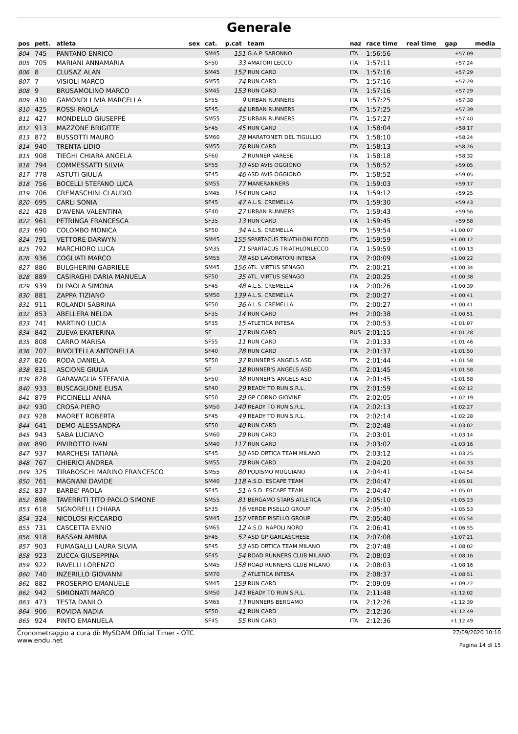Generale
| pos | pett. | atleta | sex | cat. | p.cat | team | naz | race time | real time | gap | media |
| --- | --- | --- | --- | --- | --- | --- | --- | --- | --- | --- | --- |
| 804 | 745 | PANTANO ENRICO | | SM45 | 151 | G.A.P. SARONNO | ITA | 1:56:56 | | +57:09 | |
| 805 | 705 | MARIANI ANNAMARIA | | SF50 | 33 | AMATORI LECCO | ITA | 1:57:11 | | +57:24 | |
| 806 | 8 | CLUSAZ ALAN | | SM45 | 152 | RUN CARD | ITA | 1:57:16 | | +57:29 | |
| 807 | 7 | VISIOLI MARCO | | SM55 | 74 | RUN CARD | ITA | 1:57:16 | | +57:29 | |
| 808 | 9 | BRUSAMOLINO MARCO | | SM45 | 153 | RUN CARD | ITA | 1:57:16 | | +57:29 | |
| 809 | 430 | GAMONDI LIVIA MARCELLA | | SF55 | 9 | URBAN RUNNERS | ITA | 1:57:25 | | +57:38 | |
| 810 | 425 | ROSSI PAOLA | | SF45 | 44 | URBAN RUNNERS | ITA | 1:57:25 | | +57:39 | |
| 811 | 427 | MONDELLO GIUSEPPE | | SM55 | 75 | URBAN RUNNERS | ITA | 1:57:27 | | +57:40 | |
| 812 | 913 | MAZZONE BRIGITTE | | SF45 | 45 | RUN CARD | ITA | 1:58:04 | | +58:17 | |
| 813 | 872 | BUSSOTTI MAURO | | SM60 | 28 | MARATONETI DEL TIGULLIO | ITA | 1:58:10 | | +58:24 | |
| 814 | 940 | TRENTA LIDIO | | SM55 | 76 | RUN CARD | ITA | 1:58:13 | | +58:26 | |
| 815 | 908 | TIEGHI CHIARA ANGELA | | SF60 | 2 | RUNNER VARESE | ITA | 1:58:18 | | +58:32 | |
| 816 | 794 | COMMESSATTI SILVIA | | SF55 | 10 | ASD AVIS OGGIONO | ITA | 1:58:52 | | +59:05 | |
| 817 | 778 | ASTUTI GIULIA | | SF45 | 46 | ASD AVIS OGGIONO | ITA | 1:58:52 | | +59:05 | |
| 818 | 756 | BOCELLI STEFANO LUCA | | SM55 | 77 | MANERANNERS | ITA | 1:59:03 | | +59:17 | |
| 819 | 706 | CREMASCHINI CLAUDIO | | SM45 | 154 | RUN CARD | ITA | 1:59:12 | | +59:25 | |
| 820 | 695 | CARLI SONIA | | SF45 | 47 | A.L.S. CREMELLA | ITA | 1:59:30 | | +59:43 | |
| 821 | 428 | D'AVENA VALENTINA | | SF40 | 27 | URBAN RUNNERS | ITA | 1:59:43 | | +59:56 | |
| 822 | 961 | PETRINGA FRANCESCA | | SF35 | 13 | RUN CARD | ITA | 1:59:45 | | +59:58 | |
| 823 | 690 | COLOMBO MONICA | | SF50 | 34 | A.L.S. CREMELLA | ITA | 1:59:54 | | +1:00:07 | |
| 824 | 791 | VETTORE DARWYN | | SM45 | 155 | SPARTACUS TRIATHLONLECCO | ITA | 1:59:59 | | +1:00:12 | |
| 825 | 792 | MARCHIORO LUCA | | SM35 | 71 | SPARTACUS TRIATHLONLECCO | ITA | 1:59:59 | | +1:00:13 | |
| 826 | 936 | COGLIATI MARCO | | SM55 | 78 | ASD LAVORATORI INTESA | ITA | 2:00:09 | | +1:00:22 | |
| 827 | 886 | BULGHERINI GABRIELE | | SM45 | 156 | ATL. VIRTUS SENAGO | ITA | 2:00:21 | | +1:00:34 | |
| 828 | 889 | CASIRAGHI DARIA MANUELA | | SF50 | 35 | ATL. VIRTUS SENAGO | ITA | 2:00:25 | | +1:00:38 | |
| 829 | 939 | DI PAOLA SIMONA | | SF45 | 48 | A.L.S. CREMELLA | ITA | 2:00:26 | | +1:00:39 | |
| 830 | 881 | ZAPPA TIZIANO | | SM50 | 139 | A.L.S. CREMELLA | ITA | 2:00:27 | | +1:00:41 | |
| 831 | 911 | ROLANDI SABRINA | | SF50 | 36 | A.L.S. CREMELLA | ITA | 2:00:27 | | +1:00:41 | |
| 832 | 853 | ABELLERA NELDA | | SF35 | 14 | RUN CARD | PHI | 2:00:38 | | +1:00:51 | |
| 833 | 741 | MARTINO LUCIA | | SF35 | 15 | ATLETICA INTESA | ITA | 2:00:53 | | +1:01:07 | |
| 834 | 842 | ZUEVA EKATERINA | | SF | 17 | RUN CARD | RUS | 2:01:15 | | +1:01:28 | |
| 835 | 808 | CARRO MARISA | | SF55 | 11 | RUN CARD | ITA | 2:01:33 | | +1:01:46 | |
| 836 | 707 | RIVOLTELLA ANTONELLA | | SF40 | 28 | RUN CARD | ITA | 2:01:37 | | +1:01:50 | |
| 837 | 826 | RODA DANIELA | | SF50 | 37 | RUNNER'S ANGELS ASD | ITA | 2:01:44 | | +1:01:58 | |
| 838 | 831 | ASCIONE GIULIA | | SF | 18 | RUNNER'S ANGELS ASD | ITA | 2:01:45 | | +1:01:58 | |
| 839 | 828 | GARAVAGLIA STEFANIA | | SF50 | 38 | RUNNER'S ANGELS ASD | ITA | 2:01:45 | | +1:01:58 | |
| 840 | 933 | BUSCAGLIONE ELISA | | SF40 | 29 | READY TO RUN S.R.L. | ITA | 2:01:59 | | +1:02:12 | |
| 841 | 879 | PICCINELLI ANNA | | SF50 | 39 | GP CORNO GIOVINE | ITA | 2:02:05 | | +1:02:19 | |
| 842 | 930 | CROSA PIERO | | SM50 | 140 | READY TO RUN S.R.L. | ITA | 2:02:13 | | +1:02:27 | |
| 843 | 928 | MAORET ROBERTA | | SF45 | 49 | READY TO RUN S.R.L. | ITA | 2:02:14 | | +1:02:28 | |
| 844 | 641 | DEMO ALESSANDRA | | SF50 | 40 | RUN CARD | ITA | 2:02:48 | | +1:03:02 | |
| 845 | 943 | SABA LUCIANO | | SM60 | 29 | RUN CARD | ITA | 2:03:01 | | +1:03:14 | |
| 846 | 890 | PIVIROTTO IVAN | | SM40 | 117 | RUN CARD | ITA | 2:03:02 | | +1:03:16 | |
| 847 | 937 | MARCHESI TATIANA | | SF45 | 50 | ASD ORTICA TEAM MILANO | ITA | 2:03:12 | | +1:03:25 | |
| 848 | 767 | CHIERICI ANDREA | | SM55 | 79 | RUN CARD | ITA | 2:04:20 | | +1:04:33 | |
| 849 | 325 | TIRABOSCHI MARINO FRANCESCO | | SM55 | 80 | PODISMO MUGGIANO | ITA | 2:04:41 | | +1:04:54 | |
| 850 | 761 | MAGNANI DAVIDE | | SM40 | 118 | A.S.D. ESCAPE TEAM | ITA | 2:04:47 | | +1:05:01 | |
| 851 | 837 | BARBE' PAOLA | | SF45 | 51 | A.S.D. ESCAPE TEAM | ITA | 2:04:47 | | +1:05:01 | |
| 852 | 898 | TAVERRITI TITO PAOLO SIMONE | | SM55 | 81 | BERGAMO STARS ATLETICA | ITA | 2:05:10 | | +1:05:23 | |
| 853 | 618 | SIGNORELLI CHIARA | | SF35 | 16 | VERDE PISELLO GROUP | ITA | 2:05:40 | | +1:05:53 | |
| 854 | 324 | NICOLOSI RICCARDO | | SM45 | 157 | VERDE PISELLO GROUP | ITA | 2:05:40 | | +1:05:54 | |
| 855 | 731 | CASCETTA ENNIO | | SM65 | 12 | A.S.D. NAPOLI NORD | ITA | 2:06:41 | | +1:06:55 | |
| 856 | 918 | BASSAN AMBRA | | SF45 | 52 | ASD GP GARLASCHESE | ITA | 2:07:08 | | +1:07:21 | |
| 857 | 903 | FUMAGALLI LAURA SILVIA | | SF45 | 53 | ASD ORTICA TEAM MILANO | ITA | 2:07:48 | | +1:08:02 | |
| 858 | 923 | ZUCCA GIUSEPPINA | | SF45 | 54 | ROAD RUNNERS CLUB MILANO | ITA | 2:08:03 | | +1:08:16 | |
| 859 | 922 | RAVELLI LORENZO | | SM45 | 158 | ROAD RUNNERS CLUB MILANO | ITA | 2:08:03 | | +1:08:16 | |
| 860 | 740 | INZERILLO GIOVANNI | | SM70 | 2 | ATLETICA INTESA | ITA | 2:08:37 | | +1:08:51 | |
| 861 | 882 | PROSERPIO EMANUELE | | SM45 | 159 | RUN CARD | ITA | 2:09:09 | | +1:09:22 | |
| 862 | 942 | SIMIONATI MARCO | | SM50 | 141 | READY TO RUN S.R.L. | ITA | 2:11:48 | | +1:12:02 | |
| 863 | 473 | TESTA DANILO | | SM65 | 13 | RUNNERS BERGAMO | ITA | 2:12:26 | | +1:12:39 | |
| 864 | 906 | ROVIDA NADIA | | SF50 | 41 | RUN CARD | ITA | 2:12:36 | | +1:12:49 | |
| 865 | 924 | PINTO EMANUELA | | SF45 | 55 | RUN CARD | ITA | 2:12:36 | | +1:12:49 | |
Cronometraggio a cura di: MySDAM Official Timer - OTC
www.endu.net
27/09/2020 10:10
Pagina 14 di 15